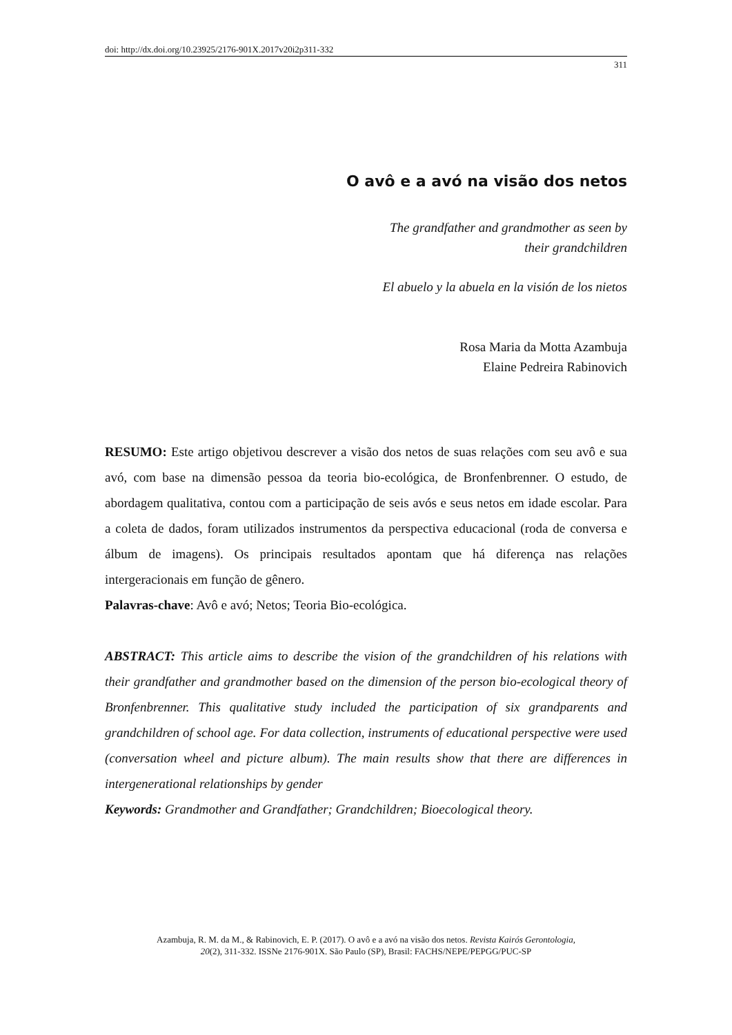doi: http://dx.doi.org/10.23925/2176-901X.2017v20i2p311-332
311
O avô e a avó na visão dos netos
The grandfather and grandmother as seen by
their grandchildren
El abuelo y la abuela en la visión de los nietos
Rosa Maria da Motta Azambuja
Elaine Pedreira Rabinovich
RESUMO: Este artigo objetivou descrever a visão dos netos de suas relações com seu avô e sua avó, com base na dimensão pessoa da teoria bio-ecológica, de Bronfenbrenner. O estudo, de abordagem qualitativa, contou com a participação de seis avós e seus netos em idade escolar. Para a coleta de dados, foram utilizados instrumentos da perspectiva educacional (roda de conversa e álbum de imagens). Os principais resultados apontam que há diferença nas relações intergeracionais em função de gênero.
Palavras-chave: Avô e avó; Netos; Teoria Bio-ecológica.
ABSTRACT: This article aims to describe the vision of the grandchildren of his relations with their grandfather and grandmother based on the dimension of the person bio-ecological theory of Bronfenbrenner. This qualitative study included the participation of six grandparents and grandchildren of school age. For data collection, instruments of educational perspective were used (conversation wheel and picture album). The main results show that there are differences in intergenerational relationships by gender
Keywords: Grandmother and Grandfather; Grandchildren; Bioecological theory.
Azambuja, R. M. da M., & Rabinovich, E. P. (2017). O avô e a avó na visão dos netos. Revista Kairós Gerontologia,
20(2), 311-332. ISSNe 2176-901X. São Paulo (SP), Brasil: FACHS/NEPE/PEPGG/PUC-SP